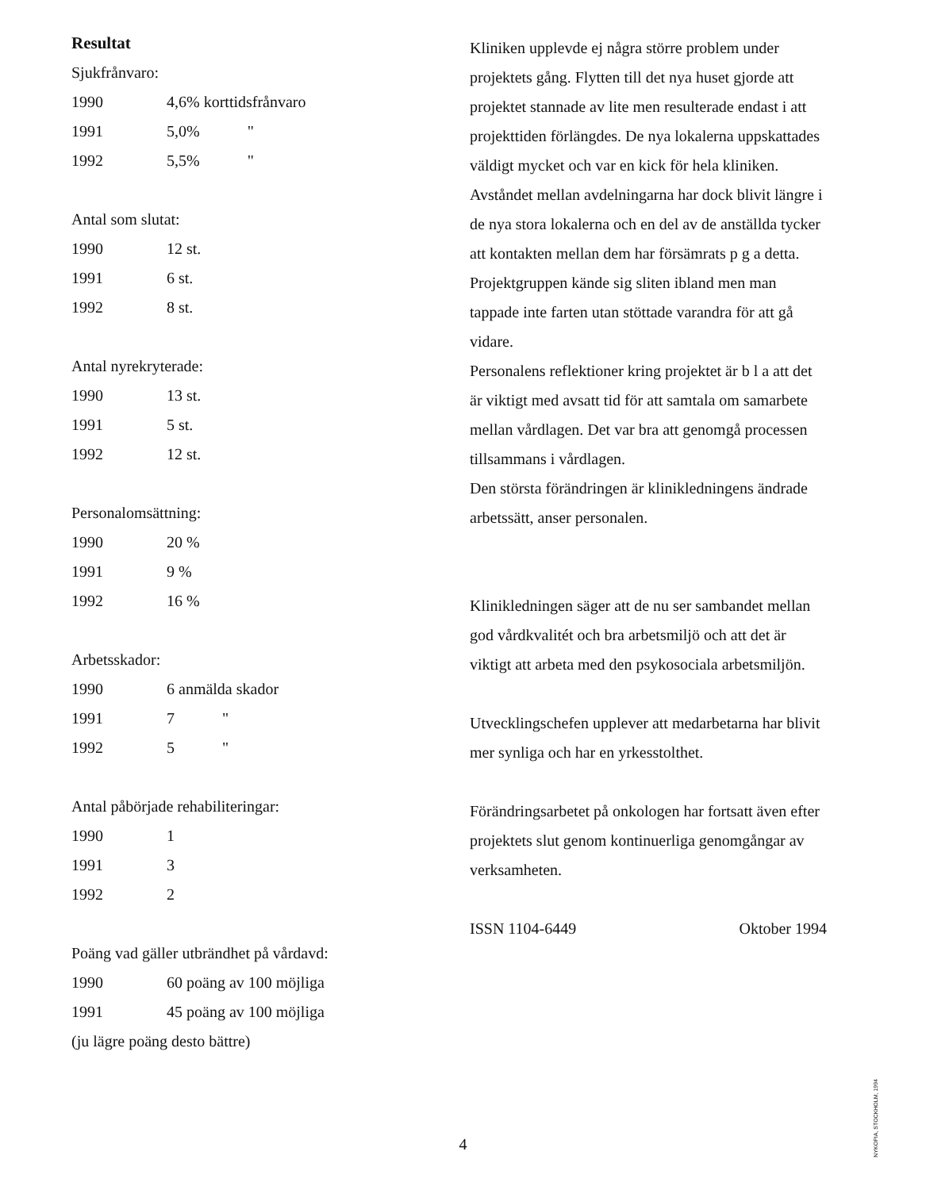Resultat
Sjukfrånvaro:
| 1990 | 4,6% korttidsfrånvaro |
| 1991 | 5,0% " |
| 1992 | 5,5% " |
Antal som slutat:
| 1990 | 12 st. |
| 1991 | 6 st. |
| 1992 | 8 st. |
Antal nyrekryterade:
| 1990 | 13 st. |
| 1991 | 5 st. |
| 1992 | 12 st. |
Personalomsättning:
| 1990 | 20 % |
| 1991 | 9 % |
| 1992 | 16 % |
Arbetsskador:
| 1990 | 6 anmälda skador |
| 1991 | 7 " |
| 1992 | 5 " |
Antal påbörjade rehabiliteringar:
| 1990 | 1 |
| 1991 | 3 |
| 1992 | 2 |
Poäng vad gäller utbrändhet på vårdavd:
| 1990 | 60 poäng av 100 möjliga |
| 1991 | 45 poäng av 100 möjliga |
(ju lägre poäng desto bättre)
Kliniken upplevde ej några större problem under projektets gång. Flytten till det nya huset gjorde att projektet stannade av lite men resulterade endast i att projekttiden förlängdes. De nya lokalerna uppskattades väldigt mycket och var en kick för hela kliniken. Avståndet mellan avdelningarna har dock blivit längre i de nya stora lokalerna och en del av de anställda tycker att kontakten mellan dem har försämrats p g a detta.
Projektgruppen kände sig sliten ibland men man tappade inte farten utan stöttade varandra för att gå vidare.
Personalens reflektioner kring projektet är b l a att det är viktigt med avsatt tid för att samtala om samarbete mellan vårdlagen. Det var bra att genomgå processen tillsammans i vårdlagen.
Den största förändringen är klinikledningens ändrade arbetssätt, anser personalen.
Klinikledningen säger att de nu ser sambandet mellan god vårdkvalitét och bra arbetsmiljö och att det är viktigt att arbeta med den psykosociala arbetsmiljön.
Utvecklingschefen upplever att medarbetarna har blivit mer synliga och har en yrkesstolthet.
Förändringsarbetet på onkologen har fortsatt även efter projektets slut genom kontinuerliga genomgångar av verksamheten.
ISSN 1104-6449 Oktober 1994
4
NYKOPIA, STOCKHOLM, 1994